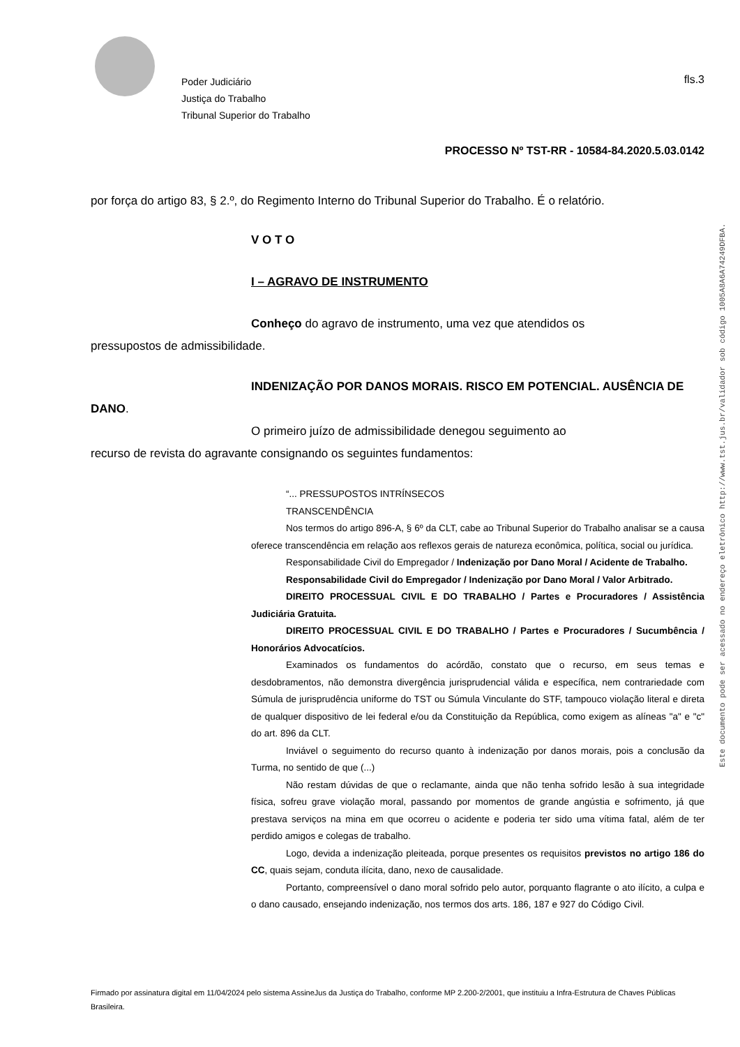Poder Judiciário
Justiça do Trabalho
Tribunal Superior do Trabalho
fls.3
PROCESSO Nº TST-RR - 10584-84.2020.5.03.0142
por força do artigo 83, § 2.º, do Regimento Interno do Tribunal Superior do Trabalho. É o relatório.
V O T O
I – AGRAVO DE INSTRUMENTO
Conheço do agravo de instrumento, uma vez que atendidos os
pressupostos de admissibilidade.
INDENIZAÇÃO POR DANOS MORAIS. RISCO EM POTENCIAL. AUSÊNCIA DE
DANO.
O primeiro juízo de admissibilidade denegou seguimento ao
recurso de revista do agravante consignando os seguintes fundamentos:
“... PRESSUPOSTOS INTRÍNSECOS
TRANSCENDÊNCIA
Nos termos do artigo 896-A, § 6º da CLT, cabe ao Tribunal Superior do Trabalho analisar se a causa oferece transcendência em relação aos reflexos gerais de natureza econômica, política, social ou jurídica.
Responsabilidade Civil do Empregador / Indenização por Dano Moral / Acidente de Trabalho.
Responsabilidade Civil do Empregador / Indenização por Dano Moral / Valor Arbitrado.
DIREITO PROCESSUAL CIVIL E DO TRABALHO / Partes e Procuradores / Assistência Judiciária Gratuita.
DIREITO PROCESSUAL CIVIL E DO TRABALHO / Partes e Procuradores / Sucumbência / Honorários Advocatícios.
Examinados os fundamentos do acórdão, constato que o recurso, em seus temas e desdobramentos, não demonstra divergência jurisprudencial válida e específica, nem contrariedade com Súmula de jurisprudência uniforme do TST ou Súmula Vinculante do STF, tampouco violação literal e direta de qualquer dispositivo de lei federal e/ou da Constituição da República, como exigem as alíneas "a" e "c" do art. 896 da CLT.
Inviável o seguimento do recurso quanto à indenização por danos morais, pois a conclusão da Turma, no sentido de que (...)
Não restam dúvidas de que o reclamante, ainda que não tenha sofrido lesão à sua integridade física, sofreu grave violação moral, passando por momentos de grande angústia e sofrimento, já que prestava serviços na mina em que ocorreu o acidente e poderia ter sido uma vítima fatal, além de ter perdido amigos e colegas de trabalho.
Logo, devida a indenização pleiteada, porque presentes os requisitos previstos no artigo 186 do CC, quais sejam, conduta ilícita, dano, nexo de causalidade.
Portanto, compreensível o dano moral sofrido pelo autor, porquanto flagrante o ato ilícito, a culpa e o dano causado, ensejando indenização, nos termos dos arts. 186, 187 e 927 do Código Civil.
Este documento pode ser acessado no endereço eletrônico http://www.tst.jus.br/validador sob código 1005A8A6A74249DFBA.
Firmado por assinatura digital em 11/04/2024 pelo sistema AssineJus da Justiça do Trabalho, conforme MP 2.200-2/2001, que instituiu a Infra-Estrutura de Chaves Públicas Brasileira.